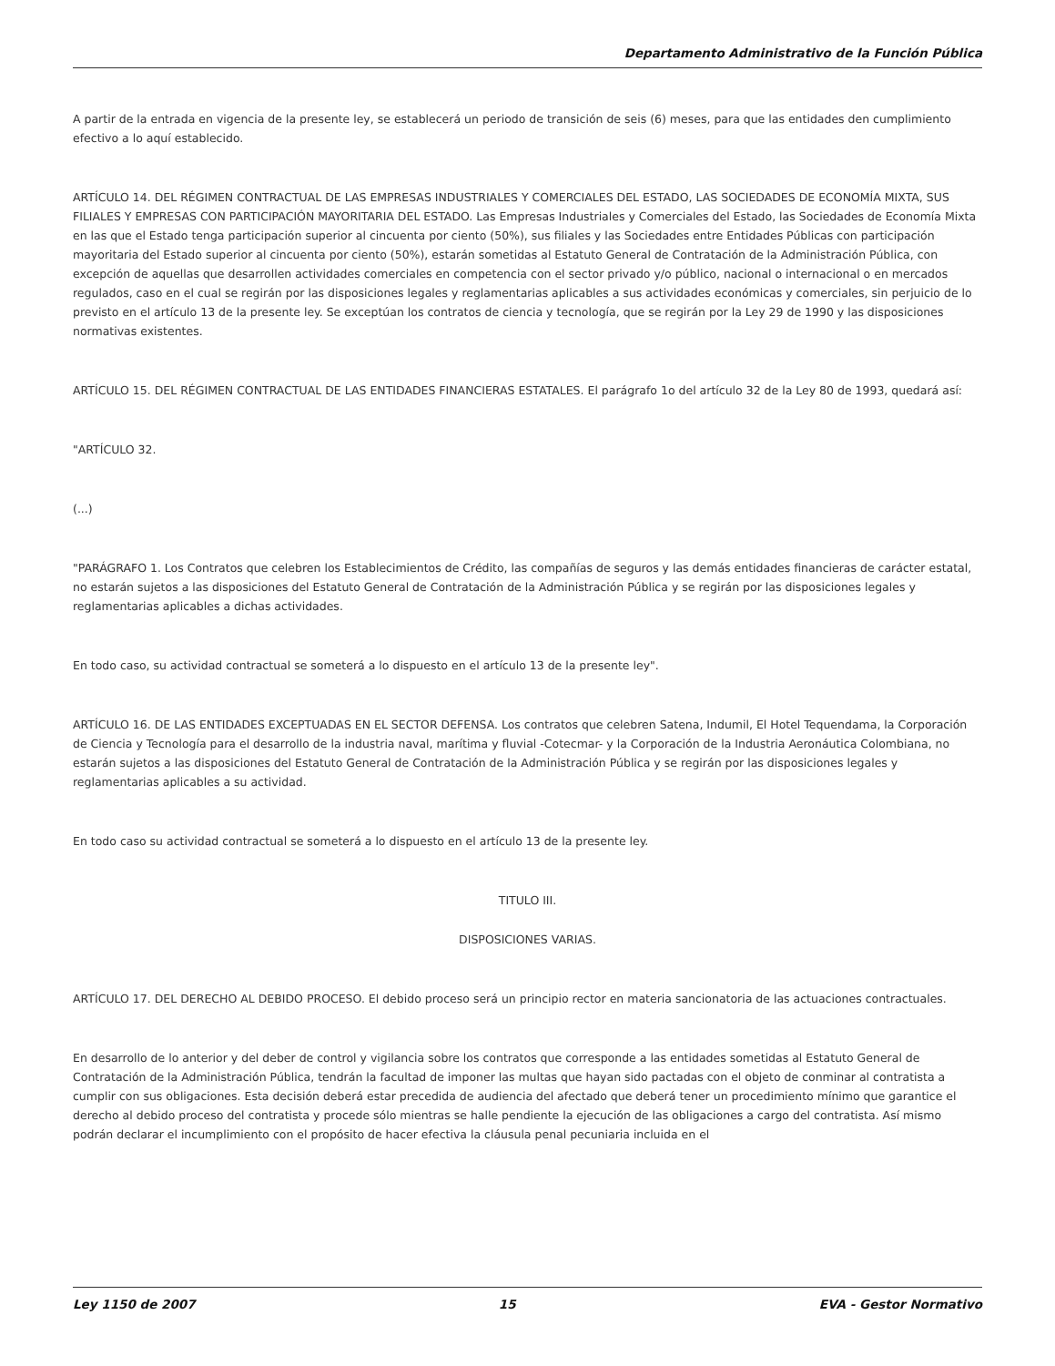Departamento Administrativo de la Función Pública
A partir de la entrada en vigencia de la presente ley, se establecerá un periodo de transición de seis (6) meses, para que las entidades den cumplimiento efectivo a lo aquí establecido.
ARTÍCULO 14. DEL RÉGIMEN CONTRACTUAL DE LAS EMPRESAS INDUSTRIALES Y COMERCIALES DEL ESTADO, LAS SOCIEDADES DE ECONOMÍA MIXTA, SUS FILIALES Y EMPRESAS CON PARTICIPACIÓN MAYORITARIA DEL ESTADO. Las Empresas Industriales y Comerciales del Estado, las Sociedades de Economía Mixta en las que el Estado tenga participación superior al cincuenta por ciento (50%), sus filiales y las Sociedades entre Entidades Públicas con participación mayoritaria del Estado superior al cincuenta por ciento (50%), estarán sometidas al Estatuto General de Contratación de la Administración Pública, con excepción de aquellas que desarrollen actividades comerciales en competencia con el sector privado y/o público, nacional o internacional o en mercados regulados, caso en el cual se regirán por las disposiciones legales y reglamentarias aplicables a sus actividades económicas y comerciales, sin perjuicio de lo previsto en el artículo 13 de la presente ley. Se exceptúan los contratos de ciencia y tecnología, que se regirán por la Ley 29 de 1990 y las disposiciones normativas existentes.
ARTÍCULO 15. DEL RÉGIMEN CONTRACTUAL DE LAS ENTIDADES FINANCIERAS ESTATALES. El parágrafo 1o del artículo 32 de la Ley 80 de 1993, quedará así:
"ARTÍCULO 32.
(...)
"PARÁGRAFO 1. Los Contratos que celebren los Establecimientos de Crédito, las compañías de seguros y las demás entidades financieras de carácter estatal, no estarán sujetos a las disposiciones del Estatuto General de Contratación de la Administración Pública y se regirán por las disposiciones legales y reglamentarias aplicables a dichas actividades.
En todo caso, su actividad contractual se someterá a lo dispuesto en el artículo 13 de la presente ley".
ARTÍCULO 16. DE LAS ENTIDADES EXCEPTUADAS EN EL SECTOR DEFENSA. Los contratos que celebren Satena, Indumil, El Hotel Tequendama, la Corporación de Ciencia y Tecnología para el desarrollo de la industria naval, marítima y fluvial -Cotecmar- y la Corporación de la Industria Aeronáutica Colombiana, no estarán sujetos a las disposiciones del Estatuto General de Contratación de la Administración Pública y se regirán por las disposiciones legales y reglamentarias aplicables a su actividad.
En todo caso su actividad contractual se someterá a lo dispuesto en el artículo 13 de la presente ley.
TITULO III.
DISPOSICIONES VARIAS.
ARTÍCULO 17. DEL DERECHO AL DEBIDO PROCESO. El debido proceso será un principio rector en materia sancionatoria de las actuaciones contractuales.
En desarrollo de lo anterior y del deber de control y vigilancia sobre los contratos que corresponde a las entidades sometidas al Estatuto General de Contratación de la Administración Pública, tendrán la facultad de imponer las multas que hayan sido pactadas con el objeto de conminar al contratista a cumplir con sus obligaciones. Esta decisión deberá estar precedida de audiencia del afectado que deberá tener un procedimiento mínimo que garantice el derecho al debido proceso del contratista y procede sólo mientras se halle pendiente la ejecución de las obligaciones a cargo del contratista. Así mismo podrán declarar el incumplimiento con el propósito de hacer efectiva la cláusula penal pecuniaria incluida en el
Ley 1150 de 2007 15 EVA - Gestor Normativo